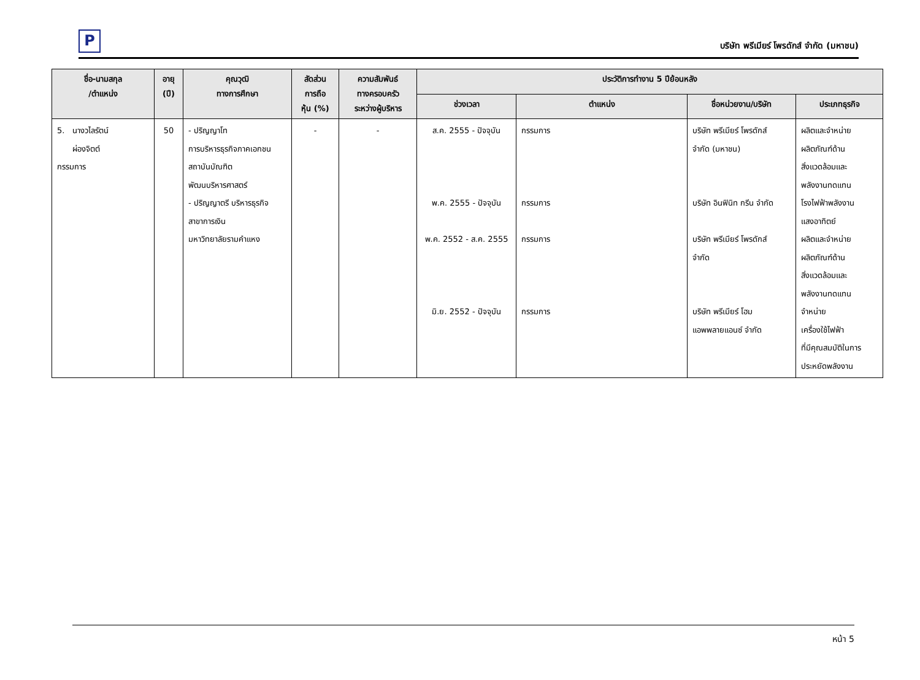P
บริษัท พรีเมียร์ โพรดักส์ จำกัด (มหาชน)
| ชื่อ-นามสกุล /ตำแหน่ง | อายุ (ปี) | คุณวุฒิ ทางการศึกษา | สัดส่วน การถือ หุ้น (%) | ความสัมพันธ์ ทางครอบครัว ระหว่างผู้บริหาร | ประวัติการทำงาน 5 ปีย้อนหลัง | | | |
| --- | --- | --- | --- | --- | --- | --- | --- | --- |
| | | | | | ช่วงเวลา | ตำแหน่ง | ชื่อหน่วยงาน/บริษัท | ประเภทธุรกิจ |
| 5. นางวไลรัตน์ ผ่องจิตต์ กรรมการ | 50 | - ปริญญาโท การบริหารธุรกิจภาคเอกชน สถาบันบัณฑิตพัฒนบริหารศาสตร์ - ปริญญาตรี บริหารธุรกิจ สาขาการเงิน มหาวิทยาลัยรามคำแหง | - | - | ส.ค. 2555 - ปัจจุบัน พ.ค. 2555 - ปัจจุบัน พ.ค. 2552 - ส.ค. 2555 มิ.ย. 2552 - ปัจจุบัน | กรรมการ กรรมการ กรรมการ กรรมการ | บริษัท พรีเมียร์ โพรดักส์ จำกัด (มหาชน) บริษัท อินฟินิท กรีน จำกัด บริษัท พรีเมียร์ โพรดักส์ จำกัด บริษัท พรีเมียร์ โฮม แอพพลายแอนซ์ จำกัด | ผลิตและจำหน่าย ผลิตภัณฑ์ด้าน สิ่งแวดล้อมและ พลังงานทดแทน โรงไฟฟ้าพลังงาน แสงอาทิตย์ ผลิตและจำหน่าย ผลิตภัณฑ์ด้าน สิ่งแวดล้อมและ พลังงานทดแทน จำหน่าย เครื่องใช้ไฟฟ้า ที่มีคุณสมบัติในการ ประหยัดพลังงาน |
หน้า 5